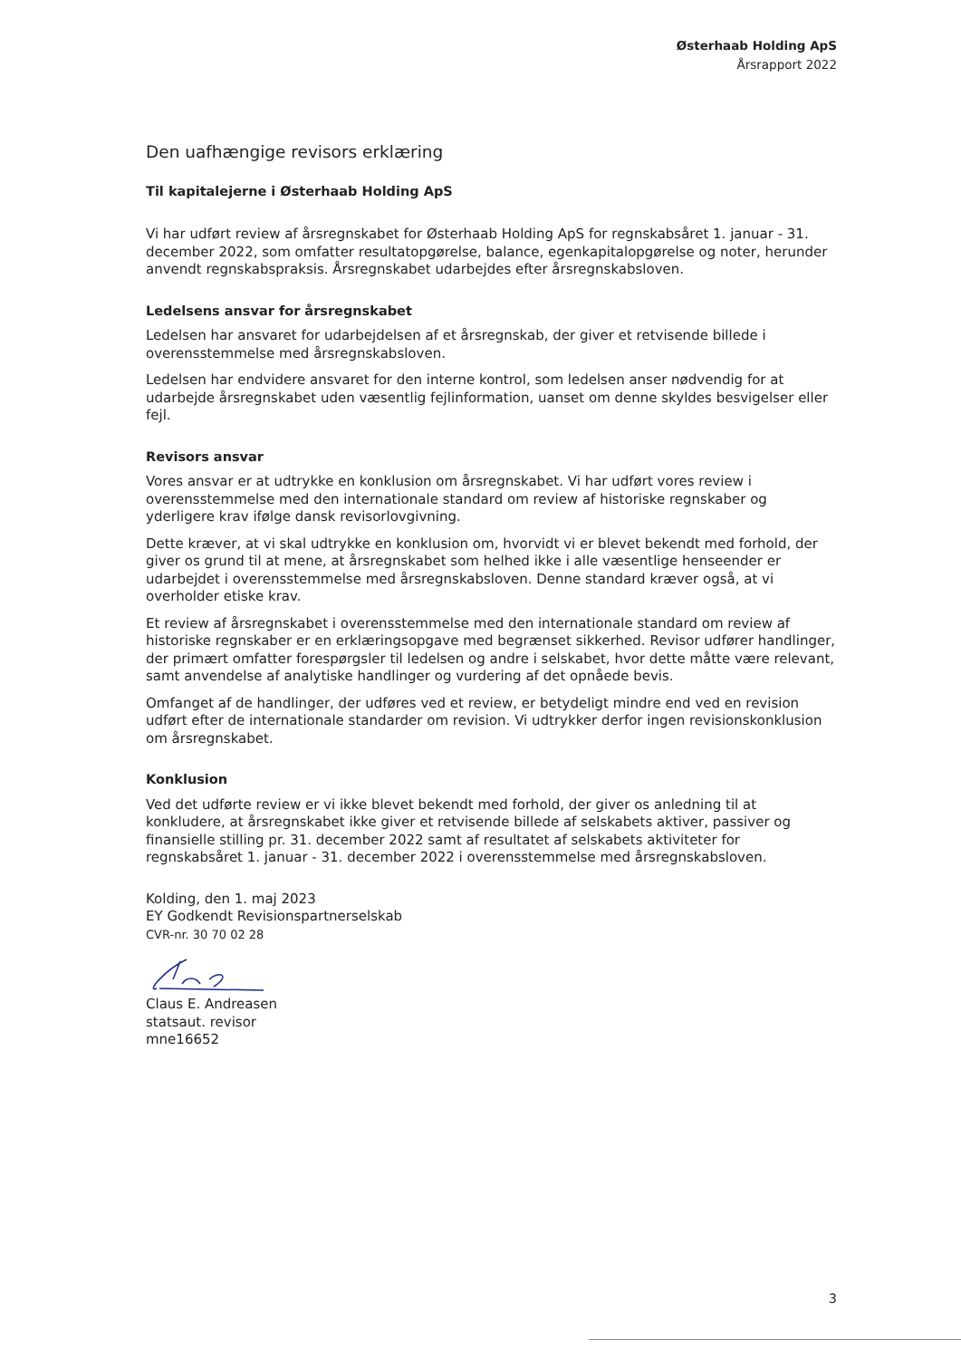Østerhaab Holding ApS
Årsrapport 2022
Den uafhængige revisors erklæring
Til kapitalejerne i Østerhaab Holding ApS
Vi har udført review af årsregnskabet for Østerhaab Holding ApS for regnskabsåret 1. januar - 31. december 2022, som omfatter resultatopgørelse, balance, egenkapitalopgørelse og noter, herunder anvendt regnskabspraksis. Årsregnskabet udarbejdes efter årsregnskabsloven.
Ledelsens ansvar for årsregnskabet
Ledelsen har ansvaret for udarbejdelsen af et årsregnskab, der giver et retvisende billede i overensstemmelse med årsregnskabsloven.
Ledelsen har endvidere ansvaret for den interne kontrol, som ledelsen anser nødvendig for at udarbejde årsregnskabet uden væsentlig fejlinformation, uanset om denne skyldes besvigelser eller fejl.
Revisors ansvar
Vores ansvar er at udtrykke en konklusion om årsregnskabet. Vi har udført vores review i overensstemmelse med den internationale standard om review af historiske regnskaber og yderligere krav ifølge dansk revisorlovgivning.
Dette kræver, at vi skal udtrykke en konklusion om, hvorvidt vi er blevet bekendt med forhold, der giver os grund til at mene, at årsregnskabet som helhed ikke i alle væsentlige henseender er udarbejdet i overensstemmelse med årsregnskabsloven. Denne standard kræver også, at vi overholder etiske krav.
Et review af årsregnskabet i overensstemmelse med den internationale standard om review af historiske regnskaber er en erklæringsopgave med begrænset sikkerhed. Revisor udfører handlinger, der primært omfatter forespørgsler til ledelsen og andre i selskabet, hvor dette måtte være relevant, samt anvendelse af analytiske handlinger og vurdering af det opnåede bevis.
Omfanget af de handlinger, der udføres ved et review, er betydeligt mindre end ved en revision udført efter de internationale standarder om revision. Vi udtrykker derfor ingen revisionskonklusion om årsregnskabet.
Konklusion
Ved det udførte review er vi ikke blevet bekendt med forhold, der giver os anledning til at konkludere, at årsregnskabet ikke giver et retvisende billede af selskabets aktiver, passiver og finansielle stilling pr. 31. december 2022 samt af resultatet af selskabets aktiviteter for regnskabsåret 1. januar - 31. december 2022 i overensstemmelse med årsregnskabsloven.
Kolding, den 1. maj 2023
EY Godkendt Revisionspartnerselskab
CVR-nr. 30 70 02 28
Claus E. Andreasen
statsaut. revisor
mne16652
3